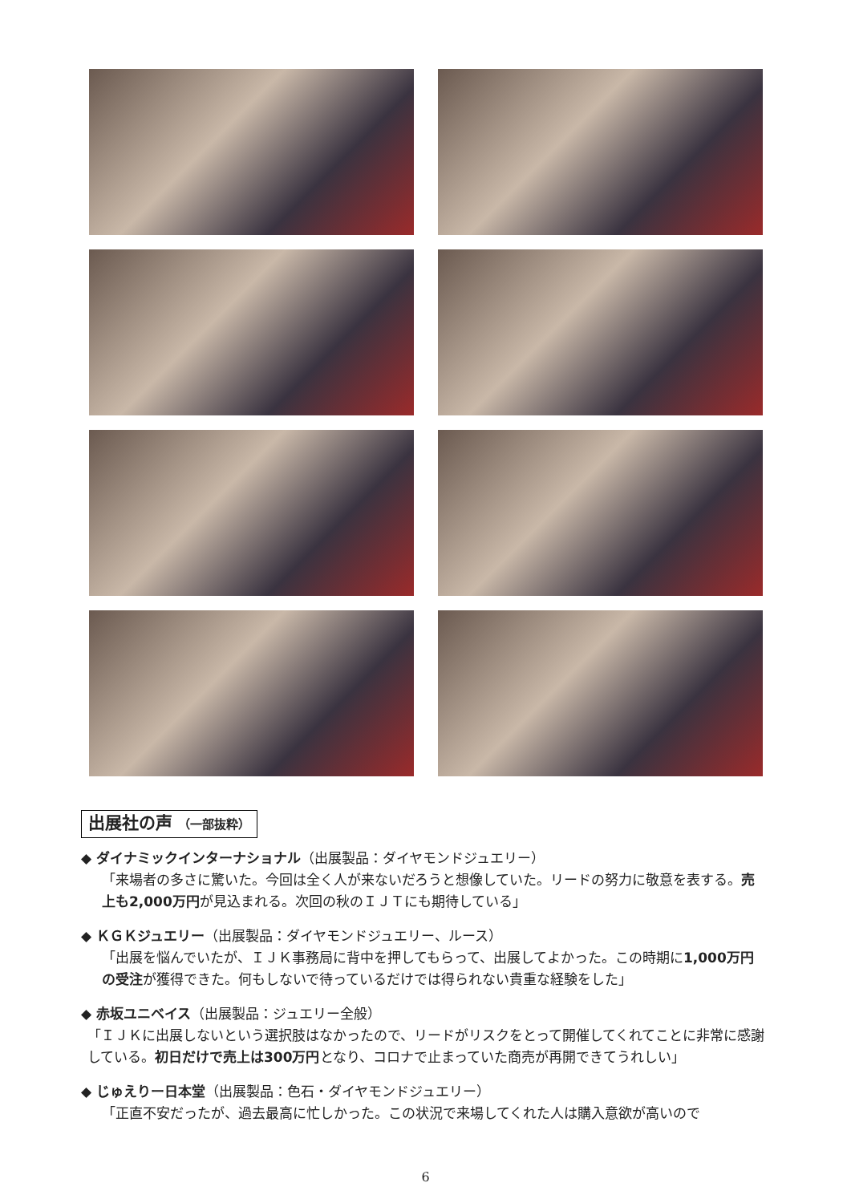出展社の声 （一部抜粋）
◆ ダイナミックインターナショナル（出展製品：ダイヤモンドジュエリー）
「来場者の多さに驚いた。今回は全く人が来ないだろうと想像していた。リードの努力に敬意を表する。売上も2,000万円が見込まれる。次回の秋のＩＪＴにも期待している」
◆ ＫＧＫジュエリー（出展製品：ダイヤモンドジュエリー、ルース）
「出展を悩んでいたが、ＩＪＫ事務局に背中を押してもらって、出展してよかった。この時期に1,000万円の受注が獲得できた。何もしないで待っているだけでは得られない貴重な経験をした」
◆ 赤坂ユニベイス（出展製品：ジュエリー全般）
「ＩＪＫに出展しないという選択肢はなかったので、リードがリスクをとって開催してくれてことに非常に感謝している。初日だけで売上は300万円となり、コロナで止まっていた商売が再開できてうれしい」
◆ じゅえりー日本堂（出展製品：色石・ダイヤモンドジュエリー）
「正直不安だったが、過去最高に忙しかった。この状況で来場してくれた人は購入意欲が高いので
6